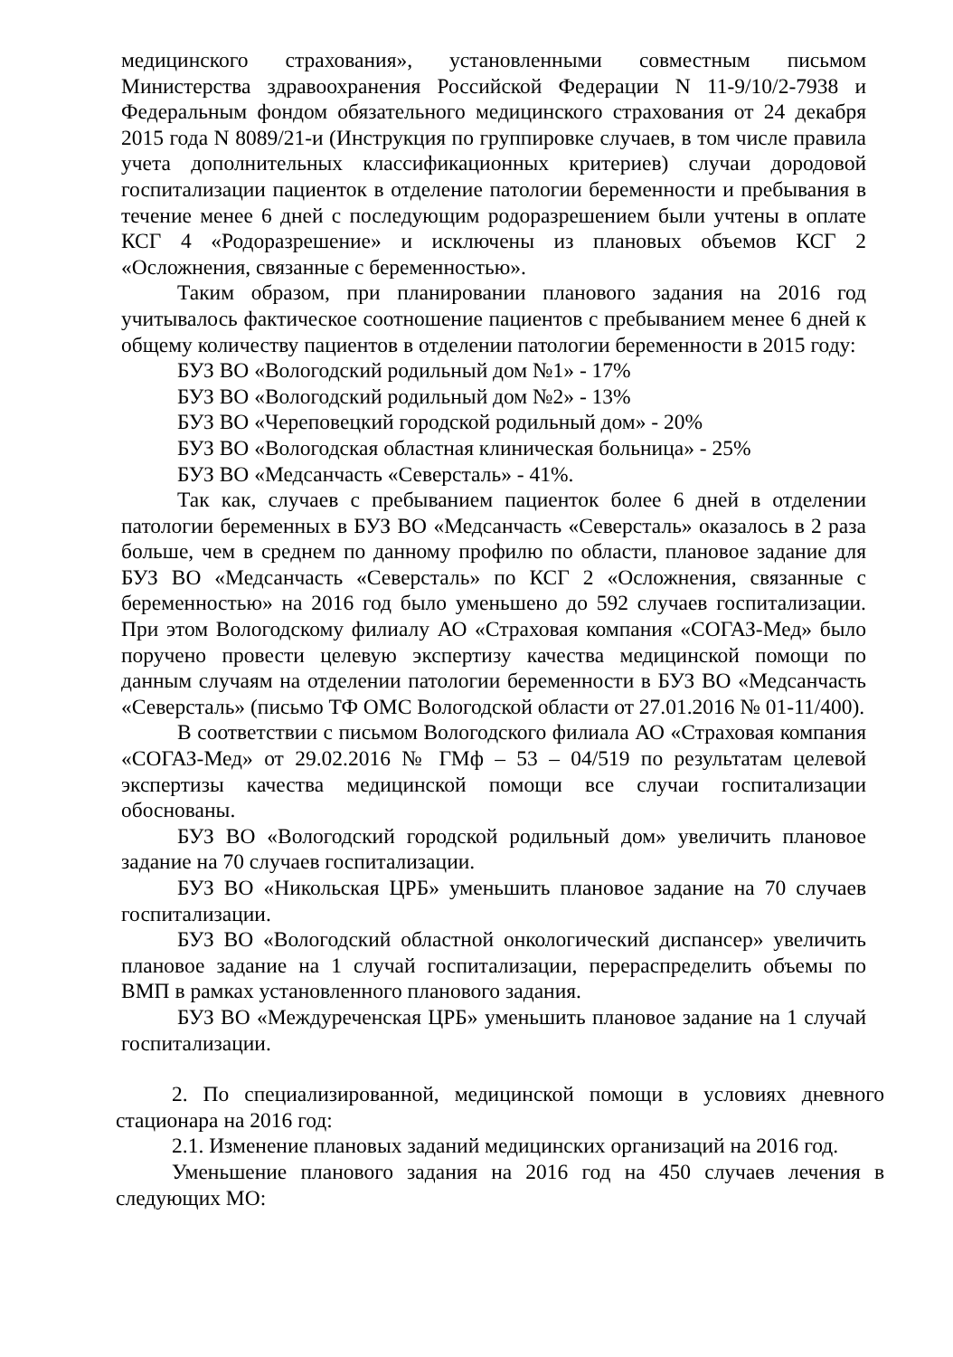медицинского страхования», установленными совместным письмом Министерства здравоохранения Российской Федерации N 11-9/10/2-7938 и Федеральным фондом обязательного медицинского страхования от 24 декабря 2015 года N 8089/21-и (Инструкция по группировке случаев, в том числе правила учета дополнительных классификационных критериев) случаи дородовой госпитализации пациенток в отделение патологии беременности и пребывания в течение менее 6 дней с последующим родоразрешением были учтены в оплате КСГ 4 «Родоразрешение» и исключены из плановых объемов КСГ 2 «Осложнения, связанные с беременностью».
Таким образом, при планировании планового задания на 2016 год учитывалось фактическое соотношение пациентов с пребыванием менее 6 дней к общему количеству пациентов в отделении патологии беременности в 2015 году:
БУЗ ВО «Вологодский родильный дом №1» - 17%
БУЗ ВО «Вологодский родильный дом №2» - 13%
БУЗ ВО «Череповецкий городской родильный дом» - 20%
БУЗ ВО «Вологодская областная клиническая больница» - 25%
БУЗ ВО «Медсанчасть «Северсталь» - 41%.
Так как, случаев с пребыванием пациенток более 6 дней в отделении патологии беременных в БУЗ ВО «Медсанчасть «Северсталь» оказалось в 2 раза больше, чем в среднем по данному профилю по области, плановое задание для БУЗ ВО «Медсанчасть «Северсталь» по КСГ 2 «Осложнения, связанные с беременностью» на 2016 год было уменьшено до 592 случаев госпитализации. При этом Вологодскому филиалу АО «Страховая компания «СОГАЗ-Мед» было поручено провести целевую экспертизу качества медицинской помощи по данным случаям на отделении патологии беременности в БУЗ ВО «Медсанчасть «Северсталь» (письмо ТФ ОМС Вологодской области от 27.01.2016 № 01-11/400).
В соответствии с письмом Вологодского филиала АО «Страховая компания «СОГАЗ-Мед» от 29.02.2016 № ГМф – 53 – 04/519 по результатам целевой экспертизы качества медицинской помощи все случаи госпитализации обоснованы.
БУЗ ВО «Вологодский городской родильный дом» увеличить плановое задание на 70 случаев госпитализации.
БУЗ ВО «Никольская ЦРБ» уменьшить плановое задание на 70 случаев госпитализации.
БУЗ ВО «Вологодский областной онкологический диспансер» увеличить плановое задание на 1 случай госпитализации, перераспределить объемы по ВМП в рамках установленного планового задания.
БУЗ ВО «Междуреченская ЦРБ» уменьшить плановое задание на 1 случай госпитализации.
2. По специализированной, медицинской помощи в условиях дневного стационара на 2016 год:
2.1. Изменение плановых заданий медицинских организаций на 2016 год.
Уменьшение планового задания на 2016 год на 450 случаев лечения в следующих МО: